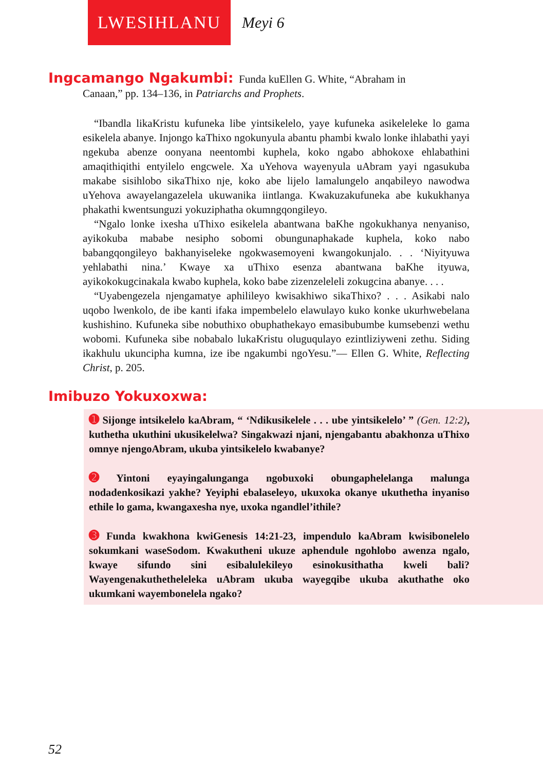LWESIHLANU
Meyi 6
Ingcamango Ngakumbi: Funda kuEllen G. White, “Abraham in
Canaan,” pp. 134–136, in Patriarchs and Prophets.
“Ibandla likaKristu kufuneka libe yintsikelelo, yaye kufuneka asikeleleke lo gama esikelela abanye. Injongo kaThixo ngokunyula abantu phambi kwalo lonke ihlabathi yayi ngekuba abenze oonyana neentombi kuphela, koko ngabo abhokoxe ehlabathini amaqithiqithi entyilelo engcwele. Xa uYehova wayenyula uAbram yayi ngasukuba makabe sisihlobo sikaThixo nje, koko abe lijelo lamalungelo anqabileyo nawodwa uYehova awayelangazelela ukuwanika iintlanga. Kwakuzakufuneka abe kukukhanya phakathi kwentsunguzi yokuziphatha okumngqongileyo.
“Ngalo lonke ixesha uThixo esikelela abantwana baKhe ngokukhanya nenyaniso, ayikokuba mababe nesipho sobomi obungunaphakade kuphela, koko nabo babangqongileyo bakhanyiseleke ngokwasemoyeni kwangokunjalo. . . ‘Niyityuwa yehlabathi nina.’ Kwaye xa uThixo esenza abantwana baKhe ityuwa, ayikokokugcinakala kwabo kuphela, koko babe zizenzeleleli zokugcina abanye. . . .
“Uyabengezela njengamatye aphilileyo kwisakhiwo sikaThixo? . . . Asikabi nalo uqobo lwenkolo, de ibe kanti ifaka impembelelo elawulayo kuko konke ukurhwebelana kushishino. Kufuneka sibe nobuthixo obuphathekayo emasibubumbe kumsebenzi wethu wobomi. Kufuneka sibe nobabalo lukaKristu oluguqulayo ezintliziyweni zethu. Siding ikakhulu ukuncipha kumna, ize ibe ngakumbi ngoYesu.”— Ellen G. White, Reflecting Christ, p. 205.
Imibuzo Yokuxoxwa:
➊ Sijonge intsikelelo kaAbram, “ ‘Ndikusikelele . . . ube yintsikelelo’ ” (Gen. 12:2), kuthetha ukuthini ukusikelelwa? Singakwazi njani, njengabantu abakhonza uThixo omnye njengoAbram, ukuba yintsikelelo kwabanye?
➋ Yintoni eyayingalunganga ngobuxoki obungaphelelanga malunga nodadenkosikazi yakhe? Yeyiphi ebalaseleyo, ukuxoka okanye ukuthetha inyaniso ethile lo gama, kwangaxesha nye, uxoka ngandlel’ithile?
➌ Funda kwakhona kwiGenesis 14:21-23, impendulo kaAbram kwisibonelelo sokumkani waseSodom. Kwakutheni ukuze aphendule ngohlobo awenza ngalo, kwaye sifundo sini esibalulekileyo esinokusithatha kweli bali? Wayengenakuthetheleleka uAbram ukuba wayegqibe ukuba akuthathe oko ukumkani wayembonelela ngako?
52